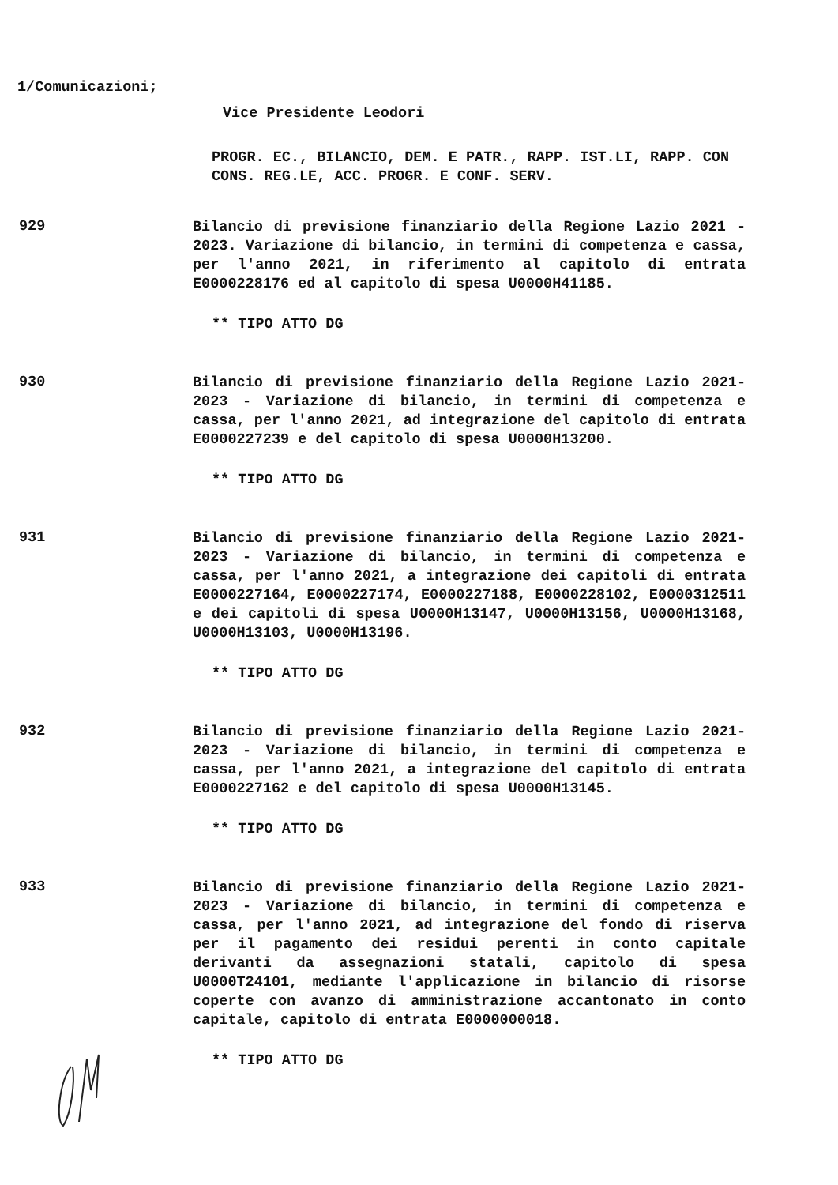1/Comunicazioni;
Vice Presidente Leodori
PROGR. EC., BILANCIO, DEM. E PATR., RAPP. IST.LI, RAPP. CON CONS. REG.LE, ACC. PROGR. E CONF. SERV.
929
Bilancio di previsione finanziario della Regione Lazio 2021 - 2023. Variazione di bilancio, in termini di competenza e cassa, per l'anno 2021, in riferimento al capitolo di entrata E0000228176 ed al capitolo di spesa U0000H41185.
** TIPO ATTO DG
930
Bilancio di previsione finanziario della Regione Lazio 2021-2023 - Variazione di bilancio, in termini di competenza e cassa, per l'anno 2021, ad integrazione del capitolo di entrata E0000227239 e del capitolo di spesa U0000H13200.
** TIPO ATTO DG
931
Bilancio di previsione finanziario della Regione Lazio 2021-2023 - Variazione di bilancio, in termini di competenza e cassa, per l'anno 2021, a integrazione dei capitoli di entrata E0000227164, E0000227174, E0000227188, E0000228102, E0000312511 e dei capitoli di spesa U0000H13147, U0000H13156, U0000H13168, U0000H13103, U0000H13196.
** TIPO ATTO DG
932
Bilancio di previsione finanziario della Regione Lazio 2021-2023 - Variazione di bilancio, in termini di competenza e cassa, per l'anno 2021, a integrazione del capitolo di entrata E0000227162 e del capitolo di spesa U0000H13145.
** TIPO ATTO DG
933
Bilancio di previsione finanziario della Regione Lazio 2021-2023 - Variazione di bilancio, in termini di competenza e cassa, per l'anno 2021, ad integrazione del fondo di riserva per il pagamento dei residui perenti in conto capitale derivanti da assegnazioni statali, capitolo di spesa U0000T24101, mediante l'applicazione in bilancio di risorse coperte con avanzo di amministrazione accantonato in conto capitale, capitolo di entrata E0000000018.
** TIPO ATTO DG